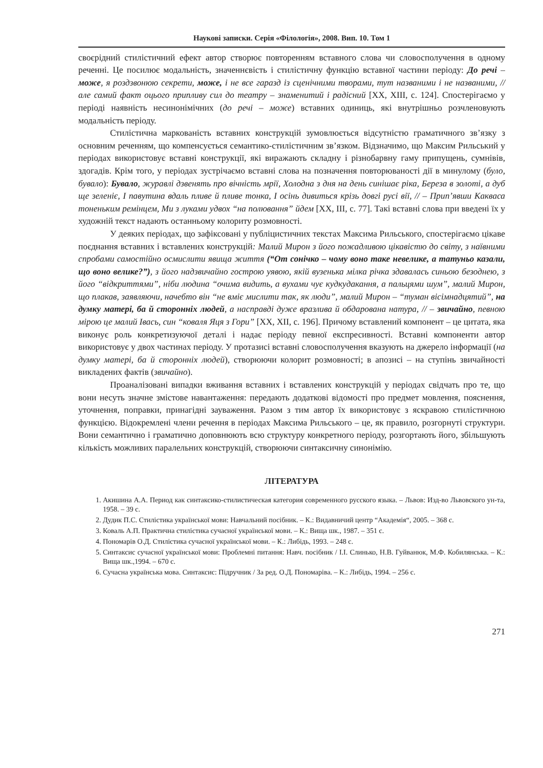Наукові записки. Серія «Філологія», 2008. Вип. 10. Том 1
своєрідний стилістичний ефект автор створює повторенням вставного слова чи словосполучення в одному реченні. Це посилює модальність, значеннєвість і стилістичну функцію вставної частини періоду: До речі – може, я роздзвонюю секрети, може, і не все гаразд із сценічними творами, тут названими і не названими, // але самий факт оцього припливу сил до театру – знаменитий і радісний [ХХ, ХІІІ, с. 124]. Спостерігаємо у періоді наявність несинонімічних (до речі – може) вставних одиниць, які внутрішньо розчленовують модальність періоду.
Стилістична маркованість вставних конструкцій зумовлюється відсутністю граматичного зв’язку з основним реченням, що компенсується семантико-стилістичним зв’язком. Відзначимо, що Максим Рильський у періодах використовує вставні конструкції, які виражають складну і різнобарвну гаму припущень, сумнівів, здогадів. Крім того, у періодах зустрічаємо вставні слова на позначення повторюваності дії в минулому (було, бувало): Бувало, журавлі дзвенять про вічність мрії, Холодна з дня на день синішає ріка, Береза в золоті, а дуб ще зеленіє, І павутина вдаль пливе й пливе тонка, І осінь дивиться крізь довгі русі вії, // – Прип’явши Какваса тоненьким ремінцем, Ми з луками удвох “на полювання” йдем [ХХ, ІІІ, с. 77]. Такі вставні слова при введені їх у художній текст надають останньому колориту розмовності.
У деяких періодах, що зафіксовані у публіцистичних текстах Максима Рильського, спостерігаємо цікаве поєднання вставних і вставлених конструкцій: Малий Мирон з його пожадливою цікавістю до світу, з наївними спробами самостійно осмислити явища життя (“От сонічко – чому воно таке невелике, а татуньо казали, що воно велике?”), з його надзвичайно гострою уявою, якій вузенька мілка річка здавалась синьою безоднею, з його “відкриттями”, ніби людина “очима видить, а вухами чує кудкудакання, а пальцями шум”, малий Мирон, що плакав, заявляючи, начебто він “не вміє мислити так, як люди”, малий Мирон – “туман вісімнадцятий”, на думку матері, ба й сторонніх людей, а насправді дуже вразлива й обдарована натура, // – звичайно, певною мірою це малий Івась, син “коваля Яця з Гори” [ХХ, ХІІ, с. 196]. Причому вставлений компонент – це цитата, яка виконує роль конкретизуючої деталі і надає періоду певної експресивності. Вставні компоненти автор використовує у двох частинах періоду. У протазисі вставні словосполучення вказують на джерело інформації (на думку матері, ба й сторонніх людей), створюючи колорит розмовності; в апозисі – на ступінь звичайності викладених фактів (звичайно).
Проаналізовані випадки вживання вставних і вставлених конструкцій у періодах свідчать про те, що вони несуть значне змістове навантаження: передають додаткові відомості про предмет мовлення, пояснення, уточнення, поправки, принагідні зауваження. Разом з тим автор їх використовує з яскравою стилістичною функцією. Відокремлені члени речення в періодах Максима Рильського – це, як правило, розгорнуті структури. Вони семантично і граматично доповнюють всю структуру конкретного періоду, розгортають його, збільшують кількість можливих паралельних конструкцій, створюючи синтаксичну синонімію.
ЛІТЕРАТУРА
1. Акишина А.А. Период как синтаксико-стилистическая категория современного русского языка. – Львов: Изд-во Львовского ун-та, 1958. – 39 с.
2. Дудик П.С. Стилістика української мови: Навчальний посібник. – К.: Видавничий центр “Академія“, 2005. – 368 с.
3. Коваль А.П. Практична стилістика сучасної української мови. – К.: Вища шк., 1987. – 351 с.
4. Пономарів О.Д. Стилістика сучасної української мови. – К.: Либідь, 1993. – 248 с.
5. Синтаксис сучасної української мови: Проблемні питання: Навч. посібник / І.І. Слинько, Н.В. Гуйванюк, М.Ф. Кобилянська. – К.: Вища шк.,1994. – 670 с.
6. Сучасна українська мова. Синтаксис: Підручник / За ред. О.Д. Пономаріва. – К.: Либідь, 1994. – 256 с.
271